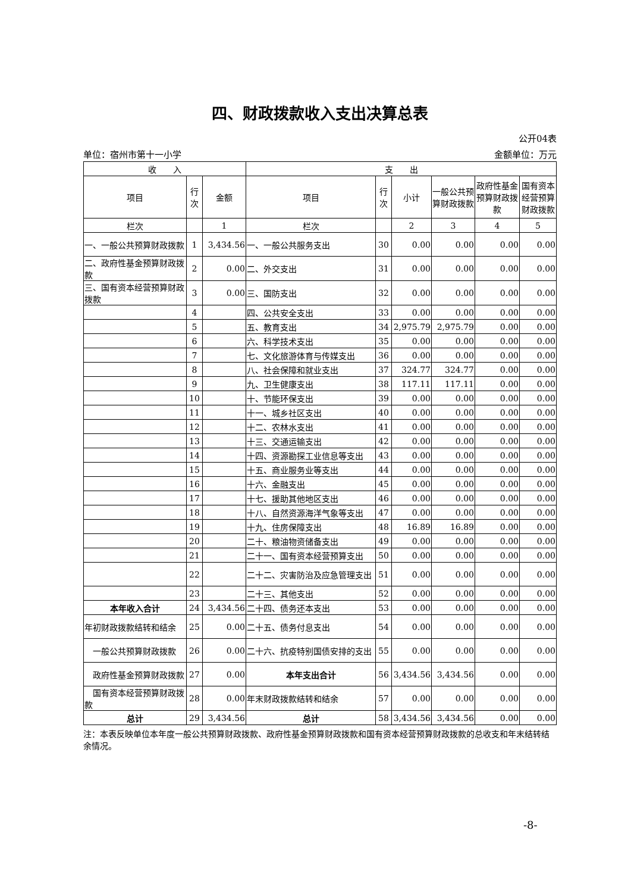四、财政拨款收入支出决算总表
公开04表
单位：宿州市第十一小学 金额单位：万元
| 收 入 | | | 支 出 | | | | | |
| --- | --- | --- | --- | --- | --- | --- | --- | --- |
| 项目 | 行次 | 金额 | 项目 | 行次 | 小计 | 一般公共预算财政拨款 | 政府性基金预算财政拨款 | 国有资本经营预算财政拨款 |
| 栏次 | | 1 | 栏次 | | 2 | 3 | 4 | 5 |
| 一、一般公共预算财政拨款 | 1 | 3,434.56 | 一、一般公共服务支出 | 30 | 0.00 | 0.00 | 0.00 | 0.00 |
| 二、政府性基金预算财政拨款 | 2 | 0.00 | 二、外交支出 | 31 | 0.00 | 0.00 | 0.00 | 0.00 |
| 三、国有资本经营预算财政拨款 | 3 | 0.00 | 三、国防支出 | 32 | 0.00 | 0.00 | 0.00 | 0.00 |
| | 4 | | 四、公共安全支出 | 33 | 0.00 | 0.00 | 0.00 | 0.00 |
| | 5 | | 五、教育支出 | 34 | 2,975.79 | 2,975.79 | 0.00 | 0.00 |
| | 6 | | 六、科学技术支出 | 35 | 0.00 | 0.00 | 0.00 | 0.00 |
| | 7 | | 七、文化旅游体育与传媒支出 | 36 | 0.00 | 0.00 | 0.00 | 0.00 |
| | 8 | | 八、社会保障和就业支出 | 37 | 324.77 | 324.77 | 0.00 | 0.00 |
| | 9 | | 九、卫生健康支出 | 38 | 117.11 | 117.11 | 0.00 | 0.00 |
| | 10 | | 十、节能环保支出 | 39 | 0.00 | 0.00 | 0.00 | 0.00 |
| | 11 | | 十一、城乡社区支出 | 40 | 0.00 | 0.00 | 0.00 | 0.00 |
| | 12 | | 十二、农林水支出 | 41 | 0.00 | 0.00 | 0.00 | 0.00 |
| | 13 | | 十三、交通运输支出 | 42 | 0.00 | 0.00 | 0.00 | 0.00 |
| | 14 | | 十四、资源勘探工业信息等支出 | 43 | 0.00 | 0.00 | 0.00 | 0.00 |
| | 15 | | 十五、商业服务业等支出 | 44 | 0.00 | 0.00 | 0.00 | 0.00 |
| | 16 | | 十六、金融支出 | 45 | 0.00 | 0.00 | 0.00 | 0.00 |
| | 17 | | 十七、援助其他地区支出 | 46 | 0.00 | 0.00 | 0.00 | 0.00 |
| | 18 | | 十八、自然资源海洋气象等支出 | 47 | 0.00 | 0.00 | 0.00 | 0.00 |
| | 19 | | 十九、住房保障支出 | 48 | 16.89 | 16.89 | 0.00 | 0.00 |
| | 20 | | 二十、粮油物资储备支出 | 49 | 0.00 | 0.00 | 0.00 | 0.00 |
| | 21 | | 二十一、国有资本经营预算支出 | 50 | 0.00 | 0.00 | 0.00 | 0.00 |
| | 22 | | 二十二、灾害防治及应急管理支出 | 51 | 0.00 | 0.00 | 0.00 | 0.00 |
| | 23 | | 二十三、其他支出 | 52 | 0.00 | 0.00 | 0.00 | 0.00 |
| 本年收入合计 | 24 | 3,434.56 | 二十四、债务还本支出 | 53 | 0.00 | 0.00 | 0.00 | 0.00 |
| 年初财政拨款结转和结余 | 25 | 0.00 | 二十五、债务付息支出 | 54 | 0.00 | 0.00 | 0.00 | 0.00 |
| 一般公共预算财政拨款 | 26 | 0.00 | 二十六、抗疫特别国债安排的支出 | 55 | 0.00 | 0.00 | 0.00 | 0.00 |
| 政府性基金预算财政拨款 | 27 | 0.00 | 本年支出合计 | 56 | 3,434.56 | 3,434.56 | 0.00 | 0.00 |
| 国有资本经营预算财政拨款 | 28 | 0.00 | 年末财政拨款结转和结余 | 57 | 0.00 | 0.00 | 0.00 | 0.00 |
| 总计 | 29 | 3,434.56 | 总计 | 58 | 3,434.56 | 3,434.56 | 0.00 | 0.00 |
注：本表反映单位本年度一般公共预算财政拨款、政府性基金预算财政拨款和国有资本经营预算财政拨款的总收支和年末结转结余情况。
-8-